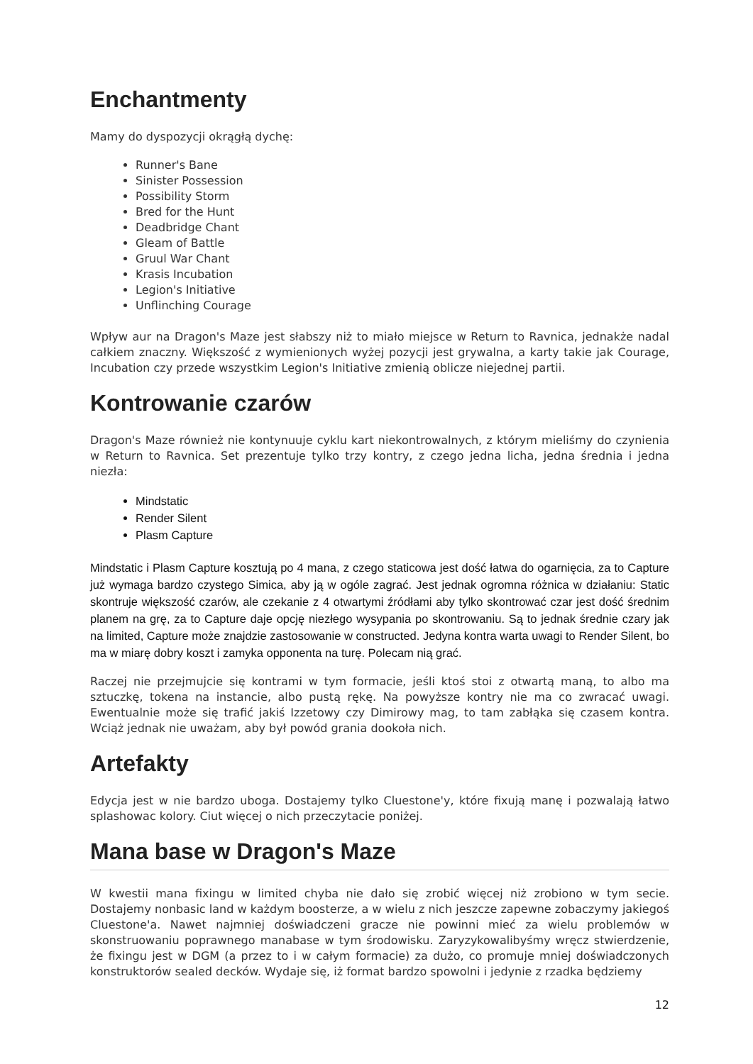Enchantmenty
Mamy do dyspozycji okrągłą dychę:
Runner's Bane
Sinister Possession
Possibility Storm
Bred for the Hunt
Deadbridge Chant
Gleam of Battle
Gruul War Chant
Krasis Incubation
Legion's Initiative
Unflinching Courage
Wpływ aur na Dragon's Maze jest słabszy niż to miało miejsce w Return to Ravnica, jednakże nadal całkiem znaczny. Większość z wymienionych wyżej pozycji jest grywalna, a karty takie jak Courage, Incubation czy przede wszystkim Legion's Initiative zmienią oblicze niejednej partii.
Kontrowanie czarów
Dragon's Maze również nie kontynuuje cyklu kart niekontrowalnych, z którym mieliśmy do czynienia w Return to Ravnica. Set prezentuje tylko trzy kontry, z czego jedna licha, jedna średnia i jedna niezła:
Mindstatic
Render Silent
Plasm Capture
Mindstatic i Plasm Capture kosztują po 4 mana, z czego staticowa jest dość łatwa do ogarnięcia, za to Capture już wymaga bardzo czystego Simica, aby ją w ogóle zagrać. Jest jednak ogromna różnica w działaniu: Static skontruje większość czarów, ale czekanie z 4 otwartymi źródłami aby tylko skontrować czar jest dość średnim planem na grę, za to Capture daje opcję niezłego wysypania po skontrowaniu. Są to jednak średnie czary jak na limited, Capture może znajdzie zastosowanie w constructed. Jedyna kontra warta uwagi to Render Silent, bo ma w miarę dobry koszt i zamyka opponenta na turę. Polecam nią grać.
Raczej nie przejmujcie się kontrami w tym formacie, jeśli ktoś stoi z otwartą maną, to albo ma sztuczkę, tokena na instancie, albo pustą rękę. Na powyższe kontry nie ma co zwracać uwagi. Ewentualnie może się trafić jakiś Izzetowy czy Dimirowy mag, to tam zabłąka się czasem kontra. Wciąż jednak nie uważam, aby był powód grania dookoła nich.
Artefakty
Edycja jest w nie bardzo uboga. Dostajemy tylko Cluestone'y, które fixują manę i pozwalają łatwo splashowac kolory. Ciut więcej o nich przeczytacie poniżej.
Mana base w Dragon's Maze
W kwestii mana fixingu w limited chyba nie dało się zrobić więcej niż zrobiono w tym secie. Dostajemy nonbasic land w każdym boosterze, a w wielu z nich jeszcze zapewne zobaczymy jakiegoś Cluestone'a. Nawet najmniej doświadczeni gracze nie powinni mieć za wielu problemów w skonstruowaniu poprawnego manabase w tym środowisku. Zaryzykowalibyśmy wręcz stwierdzenie, że fixingu jest w DGM (a przez to i w całym formacie) za dużo, co promuje mniej doświadczonych konstruktorów sealed decków. Wydaje się, iż format bardzo spowolni i jedynie z rzadka będziemy
12